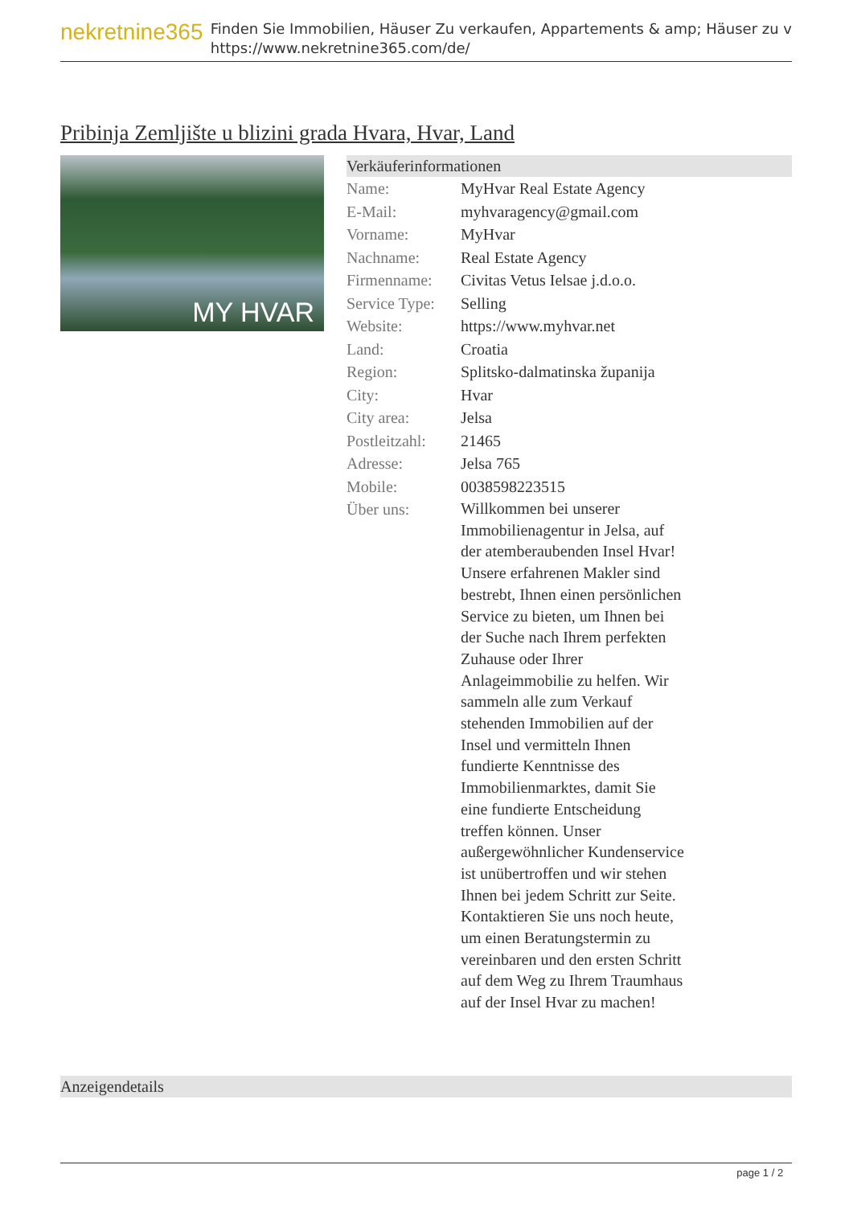nekretnine365
Finden Sie Immobilien, Häuser Zu verkaufen, Appartements & amp; Häuser zu v
https://www.nekretnine365.com/de/
Pribinja Zemljište u blizini grada Hvara, Hvar, Land
MY HVAR
Verkäuferinformationen
| Name: | MyHvar Real Estate Agency |
| E-Mail: | myhvaragency@gmail.com |
| Vorname: | MyHvar |
| Nachname: | Real Estate Agency |
| Firmenname: | Civitas Vetus Ielsae j.d.o.o. |
| Service Type: | Selling |
| Website: | https://www.myhvar.net |
| Land: | Croatia |
| Region: | Splitsko-dalmatinska županija |
| City: | Hvar |
| City area: | Jelsa |
| Postleitzahl: | 21465 |
| Adresse: | Jelsa 765 |
| Mobile: | 0038598223515 |
| Über uns: | Willkommen bei unserer Immobilienagentur in Jelsa, auf der atemberaubenden Insel Hvar! Unsere erfahrenen Makler sind bestrebt, Ihnen einen persönlichen Service zu bieten, um Ihnen bei der Suche nach Ihrem perfekten Zuhause oder Ihrer Anlageimmobilie zu helfen. Wir sammeln alle zum Verkauf stehenden Immobilien auf der Insel und vermitteln Ihnen fundierte Kenntnisse des Immobilienmarktes, damit Sie eine fundierte Entscheidung treffen können. Unser außergewöhnlicher Kundenservice ist unübertroffen und wir stehen Ihnen bei jedem Schritt zur Seite. Kontaktieren Sie uns noch heute, um einen Beratungstermin zu vereinbaren und den ersten Schritt auf dem Weg zu Ihrem Traumhaus auf der Insel Hvar zu machen! |
Anzeigendetails
page 1 / 2